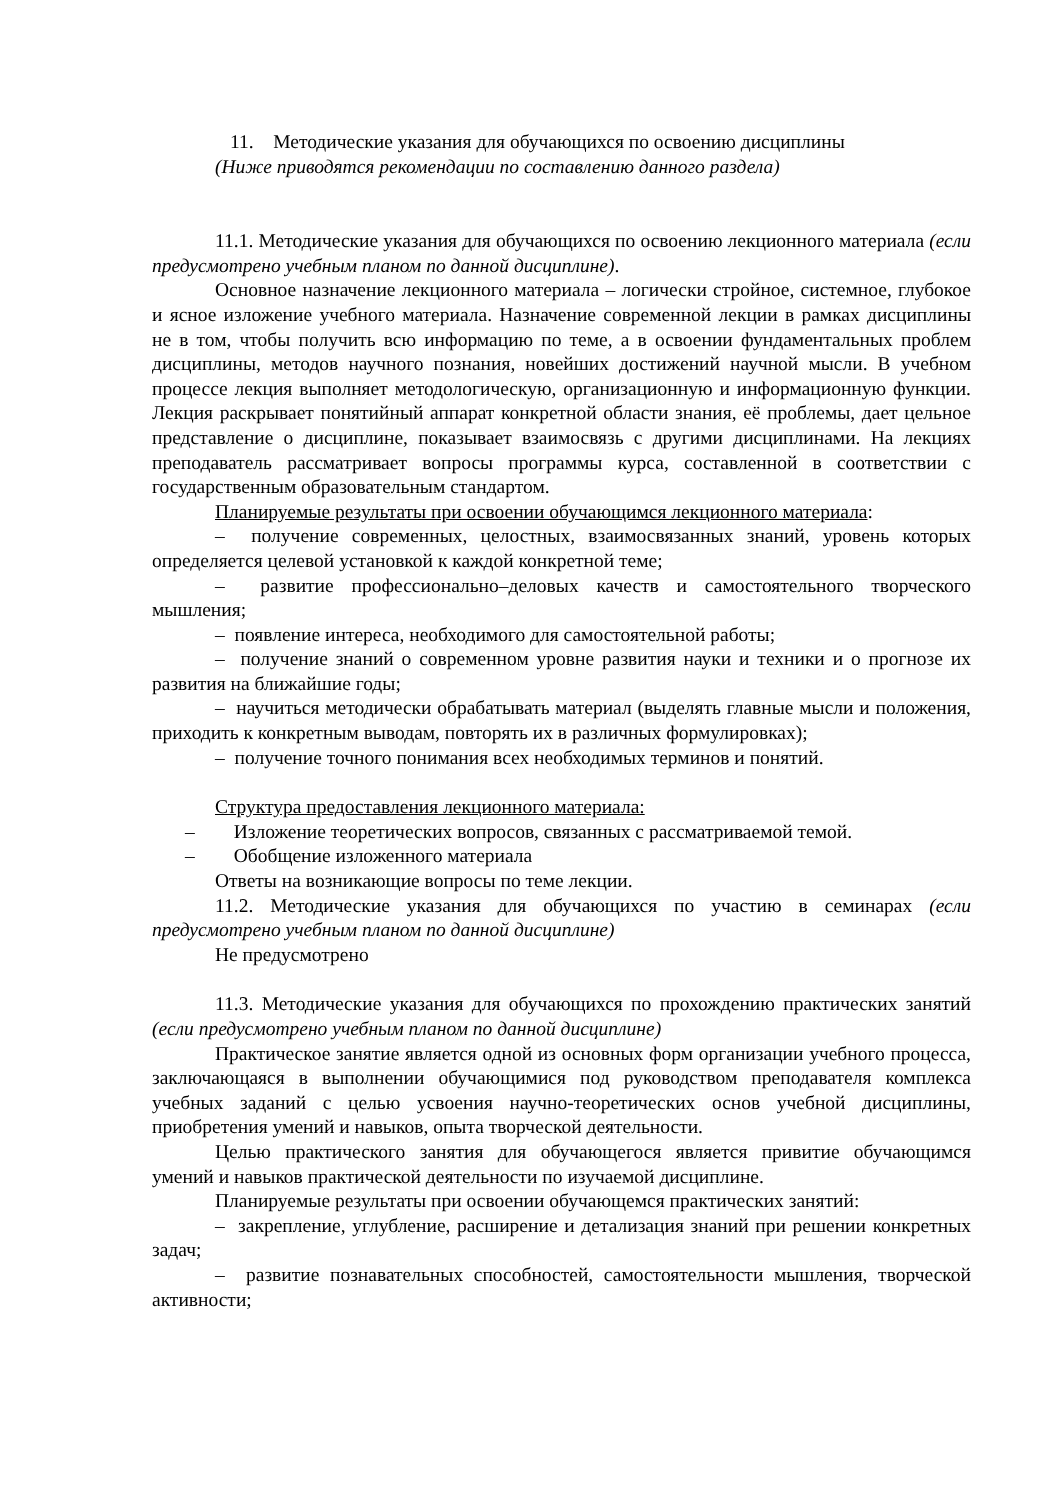11. Методические указания для обучающихся по освоению дисциплины
(Ниже приводятся рекомендации по составлению данного раздела)
11.1. Методические указания для обучающихся по освоению лекционного материала (если предусмотрено учебным планом по данной дисциплине).
Основное назначение лекционного материала – логически стройное, системное, глубокое и ясное изложение учебного материала. Назначение современной лекции в рамках дисциплины не в том, чтобы получить всю информацию по теме, а в освоении фундаментальных проблем дисциплины, методов научного познания, новейших достижений научной мысли. В учебном процессе лекция выполняет методологическую, организационную и информационную функции. Лекция раскрывает понятийный аппарат конкретной области знания, её проблемы, дает цельное представление о дисциплине, показывает взаимосвязь с другими дисциплинами. На лекциях преподаватель рассматривает вопросы программы курса, составленной в соответствии с государственным образовательным стандартом.
Планируемые результаты при освоении обучающимся лекционного материала:
– получение современных, целостных, взаимосвязанных знаний, уровень которых определяется целевой установкой к каждой конкретной теме;
– развитие профессионально–деловых качеств и самостоятельного творческого мышления;
– появление интереса, необходимого для самостоятельной работы;
– получение знаний о современном уровне развития науки и техники и о прогнозе их развития на ближайшие годы;
– научиться методически обрабатывать материал (выделять главные мысли и положения, приходить к конкретным выводам, повторять их в различных формулировках);
– получение точного понимания всех необходимых терминов и понятий.
Структура предоставления лекционного материала:
– Изложение теоретических вопросов, связанных с рассматриваемой темой.
– Обобщение изложенного материала
Ответы на возникающие вопросы по теме лекции.
11.2. Методические указания для обучающихся по участию в семинарах (если предусмотрено учебным планом по данной дисциплине)
Не предусмотрено
11.3. Методические указания для обучающихся по прохождению практических занятий (если предусмотрено учебным планом по данной дисциплине)
Практическое занятие является одной из основных форм организации учебного процесса, заключающаяся в выполнении обучающимися под руководством преподавателя комплекса учебных заданий с целью усвоения научно-теоретических основ учебной дисциплины, приобретения умений и навыков, опыта творческой деятельности.
Целью практического занятия для обучающегося является привитие обучающимся умений и навыков практической деятельности по изучаемой дисциплине.
Планируемые результаты при освоении обучающемся практических занятий:
– закрепление, углубление, расширение и детализация знаний при решении конкретных задач;
– развитие познавательных способностей, самостоятельности мышления, творческой активности;